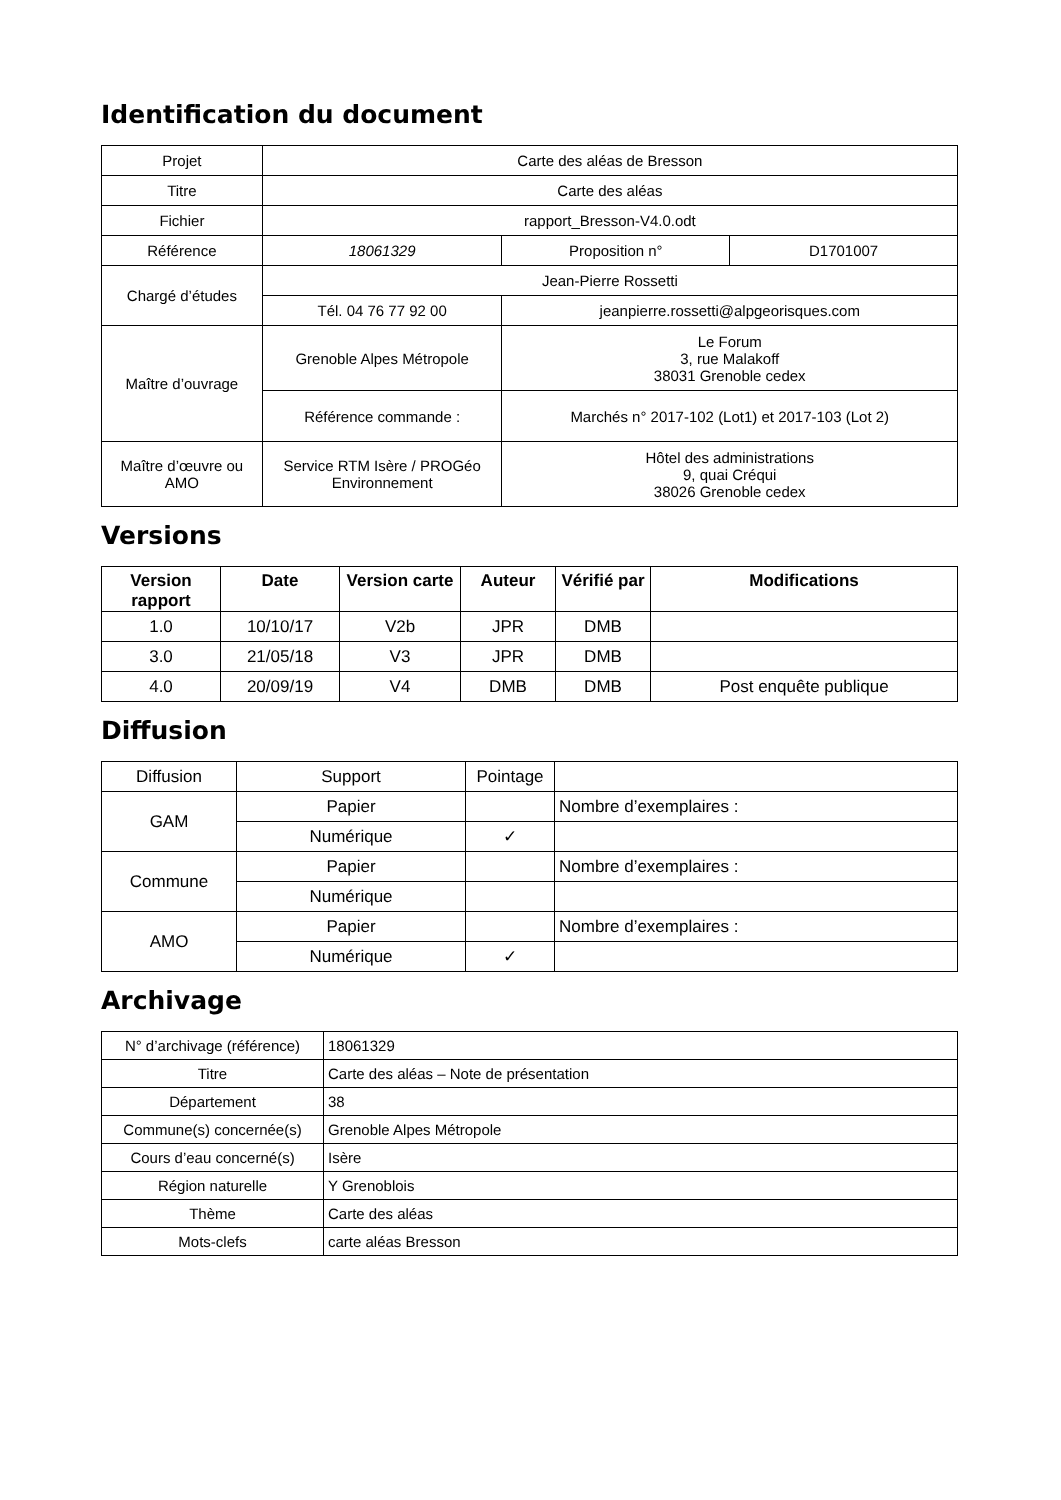Identification du document
| Projet | Carte des aléas de Bresson | | |
| Titre | Carte des aléas | | |
| Fichier | rapport_Bresson-V4.0.odt | | |
| Référence | 18061329 | Proposition n° | D1701007 |
| Chargé d’études | Jean-Pierre Rossetti | | |
| | Tél. 04 76 77 92 00 | jeanpierre.rossetti@alpgeorisques.com | |
| Maître d’ouvrage | Grenoble Alpes Métropole | Le Forum 3, rue Malakoff 38031 Grenoble cedex | |
| | Référence commande : | Marchés n° 2017-102 (Lot1) et 2017-103 (Lot 2) | |
| Maître d’œuvre ou AMO | Service RTM Isère / PROGéo Environnement | Hôtel des administrations 9, quai Créqui 38026 Grenoble cedex | |
Versions
| Version rapport | Date | Version carte | Auteur | Vérifié par | Modifications |
| --- | --- | --- | --- | --- | --- |
| 1.0 | 10/10/17 | V2b | JPR | DMB | |
| 3.0 | 21/05/18 | V3 | JPR | DMB | |
| 4.0 | 20/09/19 | V4 | DMB | DMB | Post enquête publique |
Diffusion
| Diffusion | Support | Pointage | |
| GAM | Papier | | Nombre d’exemplaires : |
| | Numérique | ✓ | |
| Commune | Papier | | Nombre d’exemplaires : |
| | Numérique | | |
| AMO | Papier | | Nombre d’exemplaires : |
| | Numérique | ✓ | |
Archivage
| N° d’archivage (référence) | 18061329 |
| Titre | Carte des aléas – Note de présentation |
| Département | 38 |
| Commune(s) concernée(s) | Grenoble Alpes Métropole |
| Cours d’eau concerné(s) | Isère |
| Région naturelle | Y Grenoblois |
| Thème | Carte des aléas |
| Mots-clefs | carte aléas Bresson |